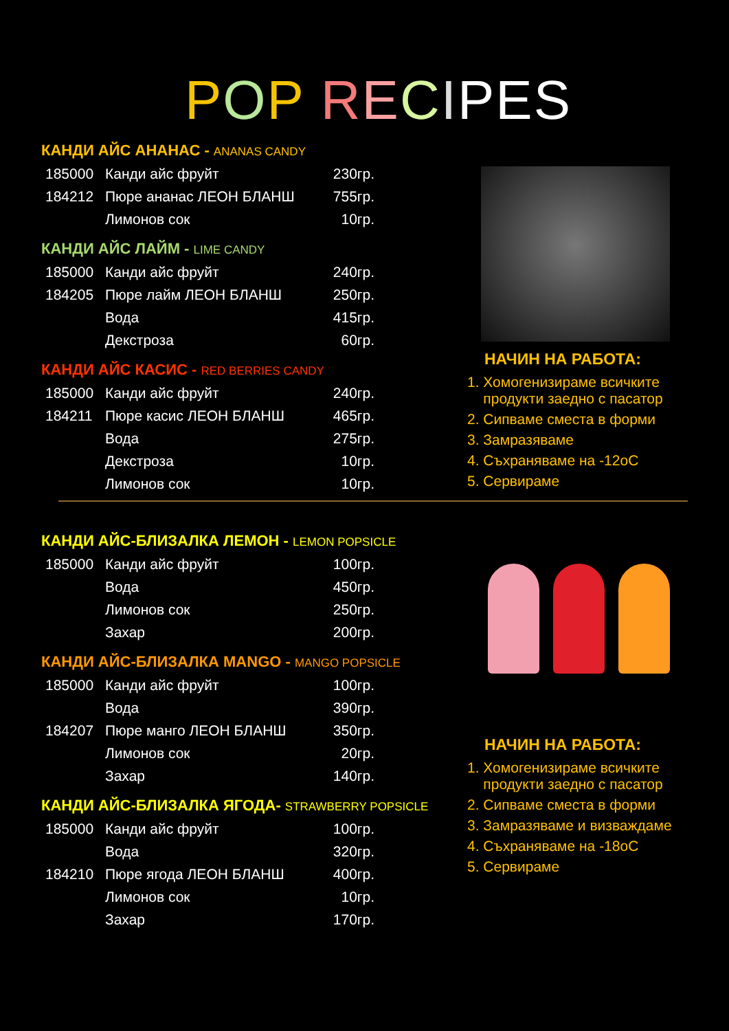POP RECIPES
КАНДИ АЙС АНАНАС - ANANAS CANDY
| 185000 | Канди айс фруйт | 230гр. |
| 184212 | Пюре ананас ЛЕОН БЛАНШ | 755гр. |
| | Лимонов сок | 10гр. |
КАНДИ АЙС ЛАЙМ - LIME CANDY
| 185000 | Канди айс фруйт | 240гр. |
| 184205 | Пюре лайм ЛЕОН БЛАНШ | 250гр. |
| | Вода | 415гр. |
| | Декстроза | 60гр. |
КАНДИ АЙС КАСИС - RED BERRIES CANDY
| 185000 | Канди айс фруйт | 240гр. |
| 184211 | Пюре касис ЛЕОН БЛАНШ | 465гр. |
| | Вода | 275гр. |
| | Декстроза | 10гр. |
| | Лимонов сок | 10гр. |
НАЧИН НА РАБОТА:
1. Хомогенизираме всичките
продукти заедно с пасатор
2. Сипваме сместа в форми
3. Замразяваме
4. Съхраняваме на -12оС
5. Сервираме
КАНДИ АЙС-БЛИЗАЛКА ЛЕМОН - LEMON POPSICLE
| 185000 | Канди айс фруйт | 100гр. |
| | Вода | 450гр. |
| | Лимонов сок | 250гр. |
| | Захар | 200гр. |
КАНДИ АЙС-БЛИЗАЛКА MANGO - MANGO POPSICLE
| 185000 | Канди айс фруйт | 100гр. |
| | Вода | 390гр. |
| 184207 | Пюре манго ЛЕОН БЛАНШ | 350гр. |
| | Лимонов сок | 20гр. |
| | Захар | 140гр. |
КАНДИ АЙС-БЛИЗАЛКА ЯГОДА- STRAWBERRY POPSICLE
| 185000 | Канди айс фруйт | 100гр. |
| | Вода | 320гр. |
| 184210 | Пюре ягода ЛЕОН БЛАНШ | 400гр. |
| | Лимонов сок | 10гр. |
| | Захар | 170гр. |
НАЧИН НА РАБОТА:
1. Хомогенизираме всичките
продукти заедно с пасатор
2. Сипваме сместа в форми
3. Замразяваме и визваждаме
4. Съхраняваме на -18оС
5. Сервираме